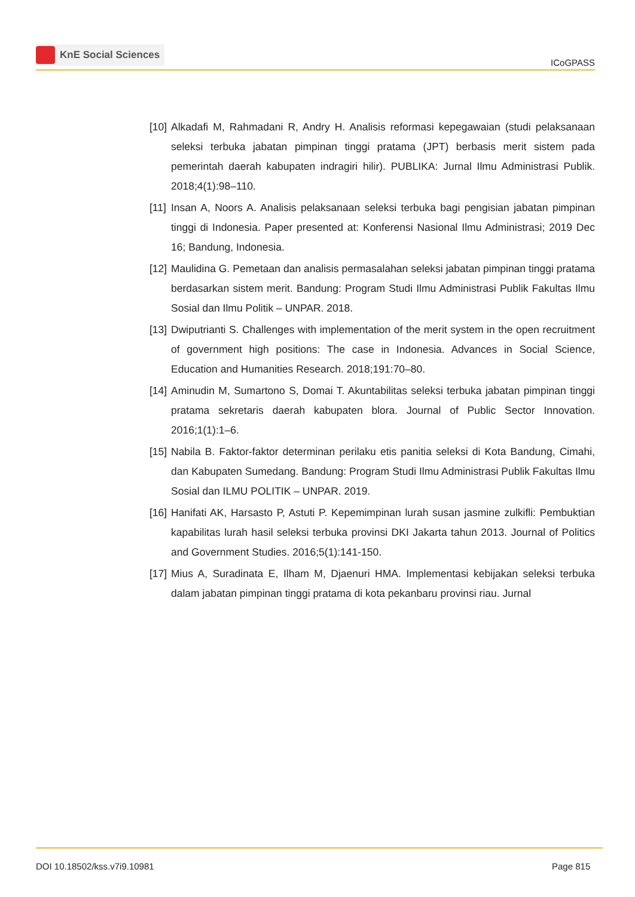KnE Social Sciences
ICoGPASS
[10]
Alkadafi M, Rahmadani R, Andry H. Analisis reformasi kepegawaian (studi pelaksanaan seleksi terbuka jabatan pimpinan tinggi pratama (JPT) berbasis merit sistem pada pemerintah daerah kabupaten indragiri hilir). PUBLIKA: Jurnal Ilmu Administrasi Publik. 2018;4(1):98–110.
[11]
Insan A, Noors A. Analisis pelaksanaan seleksi terbuka bagi pengisian jabatan pimpinan tinggi di Indonesia. Paper presented at: Konferensi Nasional Ilmu Administrasi; 2019 Dec 16; Bandung, Indonesia.
[12]
Maulidina G. Pemetaan dan analisis permasalahan seleksi jabatan pimpinan tinggi pratama berdasarkan sistem merit. Bandung: Program Studi Ilmu Administrasi Publik Fakultas Ilmu Sosial dan Ilmu Politik – UNPAR. 2018.
[13]
Dwiputrianti S. Challenges with implementation of the merit system in the open recruitment of government high positions: The case in Indonesia. Advances in Social Science, Education and Humanities Research. 2018;191:70–80.
[14]
Aminudin M, Sumartono S, Domai T. Akuntabilitas seleksi terbuka jabatan pimpinan tinggi pratama sekretaris daerah kabupaten blora. Journal of Public Sector Innovation. 2016;1(1):1–6.
[15]
Nabila B. Faktor-faktor determinan perilaku etis panitia seleksi di Kota Bandung, Cimahi, dan Kabupaten Sumedang. Bandung: Program Studi Ilmu Administrasi Publik Fakultas Ilmu Sosial dan ILMU POLITIK – UNPAR. 2019.
[16]
Hanifati AK, Harsasto P, Astuti P. Kepemimpinan lurah susan jasmine zulkifli: Pembuktian kapabilitas lurah hasil seleksi terbuka provinsi DKI Jakarta tahun 2013. Journal of Politics and Government Studies. 2016;5(1):141-150.
[17]
Mius A, Suradinata E, Ilham M, Djaenuri HMA. Implementasi kebijakan seleksi terbuka dalam jabatan pimpinan tinggi pratama di kota pekanbaru provinsi riau. Jurnal
DOI 10.18502/kss.v7i9.10981 Page 815